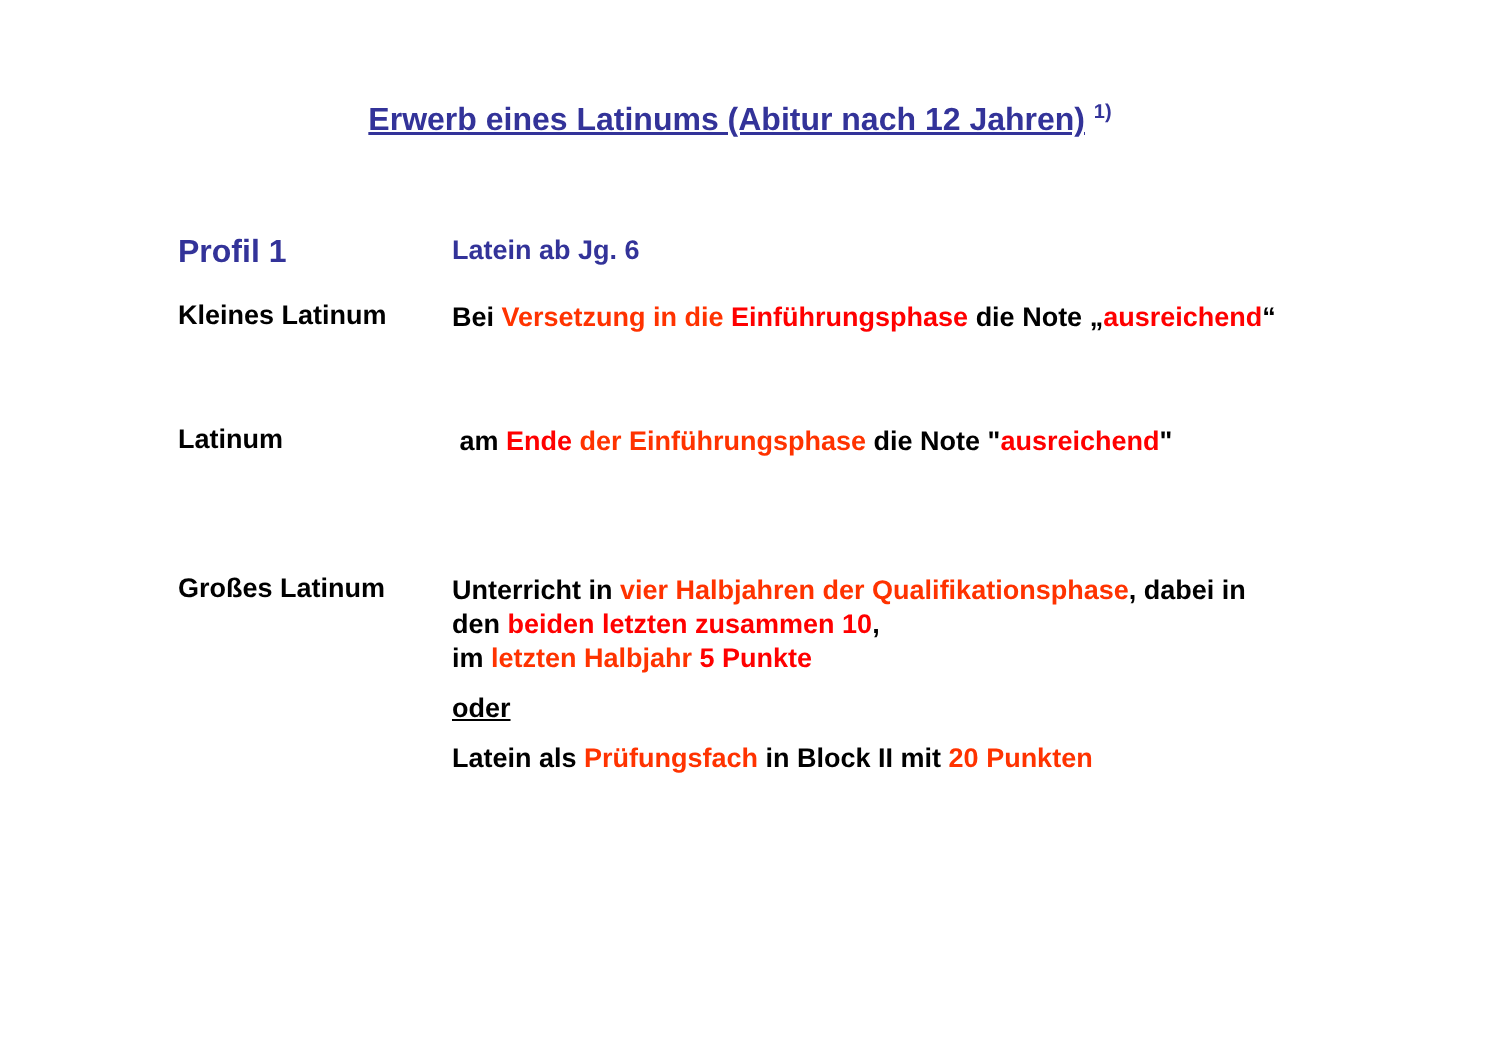Erwerb eines Latinums (Abitur nach 12 Jahren) <sup>1)</sup>
Profil 1
Latein ab Jg. 6
Kleines Latinum
Bei Versetzung in die Einführungsphase die Note „ausreichend“
Latinum
am Ende der Einführungsphase die Note "ausreichend"
Großes Latinum
Unterricht in vier Halbjahren der Qualifikationsphase, dabei in
den beiden letzten zusammen 10,
im letzten Halbjahr 5 Punkte
oder
Latein als Prüfungsfach in Block II mit 20 Punkten